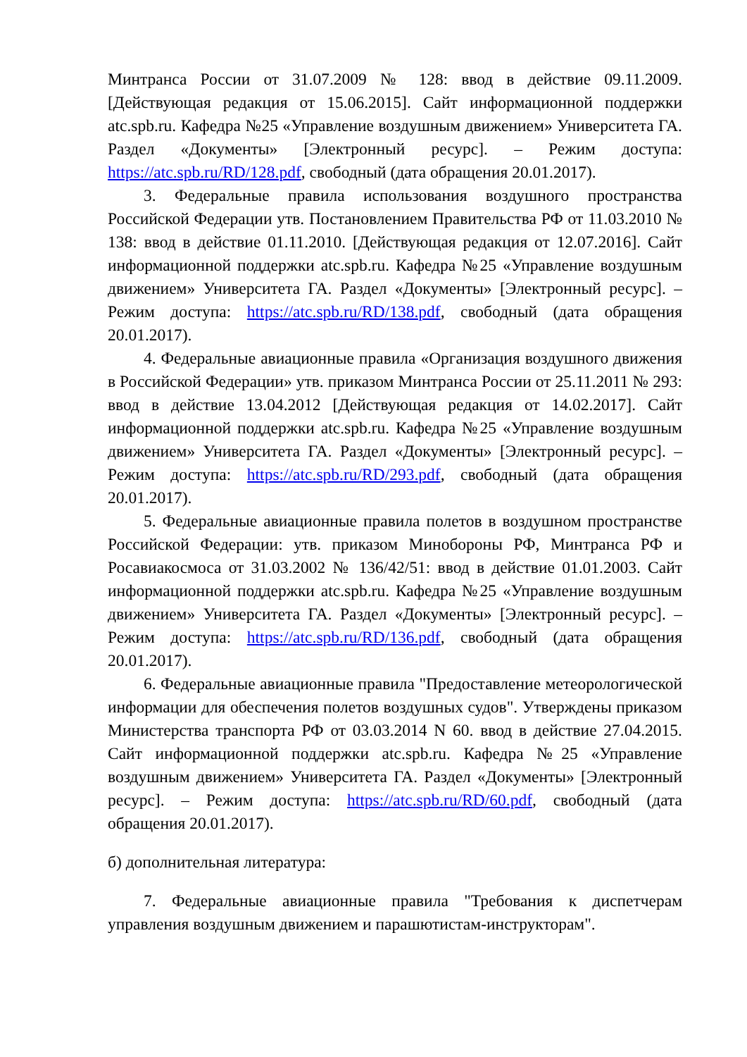Минтранса России от 31.07.2009 № 128: ввод в действие 09.11.2009. [Действующая редакция от 15.06.2015]. Сайт информационной поддержки atc.spb.ru. Кафедра №25 «Управление воздушным движением» Университета ГА. Раздел «Документы» [Электронный ресурс]. – Режим доступа: https://atc.spb.ru/RD/128.pdf, свободный (дата обращения 20.01.2017).
3. Федеральные правила использования воздушного пространства Российской Федерации утв. Постановлением Правительства РФ от 11.03.2010 № 138: ввод в действие 01.11.2010. [Действующая редакция от 12.07.2016]. Сайт информационной поддержки atc.spb.ru. Кафедра №25 «Управление воздушным движением» Университета ГА. Раздел «Документы» [Электронный ресурс]. – Режим доступа: https://atc.spb.ru/RD/138.pdf, свободный (дата обращения 20.01.2017).
4. Федеральные авиационные правила «Организация воздушного движения в Российской Федерации» утв. приказом Минтранса России от 25.11.2011 № 293: ввод в действие 13.04.2012 [Действующая редакция от 14.02.2017]. Сайт информационной поддержки atc.spb.ru. Кафедра №25 «Управление воздушным движением» Университета ГА. Раздел «Документы» [Электронный ресурс]. – Режим доступа: https://atc.spb.ru/RD/293.pdf, свободный (дата обращения 20.01.2017).
5. Федеральные авиационные правила полетов в воздушном пространстве Российской Федерации: утв. приказом Минобороны РФ, Минтранса РФ и Росавиакосмоса от 31.03.2002 № 136/42/51: ввод в действие 01.01.2003. Сайт информационной поддержки atc.spb.ru. Кафедра №25 «Управление воздушным движением» Университета ГА. Раздел «Документы» [Электронный ресурс]. – Режим доступа: https://atc.spb.ru/RD/136.pdf, свободный (дата обращения 20.01.2017).
6. Федеральные авиационные правила "Предоставление метеорологической информации для обеспечения полетов воздушных судов". Утверждены приказом Министерства транспорта РФ от 03.03.2014 N 60. ввод в действие 27.04.2015. Сайт информационной поддержки atc.spb.ru. Кафедра №25 «Управление воздушным движением» Университета ГА. Раздел «Документы» [Электронный ресурс]. – Режим доступа: https://atc.spb.ru/RD/60.pdf, свободный (дата обращения 20.01.2017).
б) дополнительная литература:
7. Федеральные авиационные правила "Требования к диспетчерам управления воздушным движением и парашютистам-инструкторам".